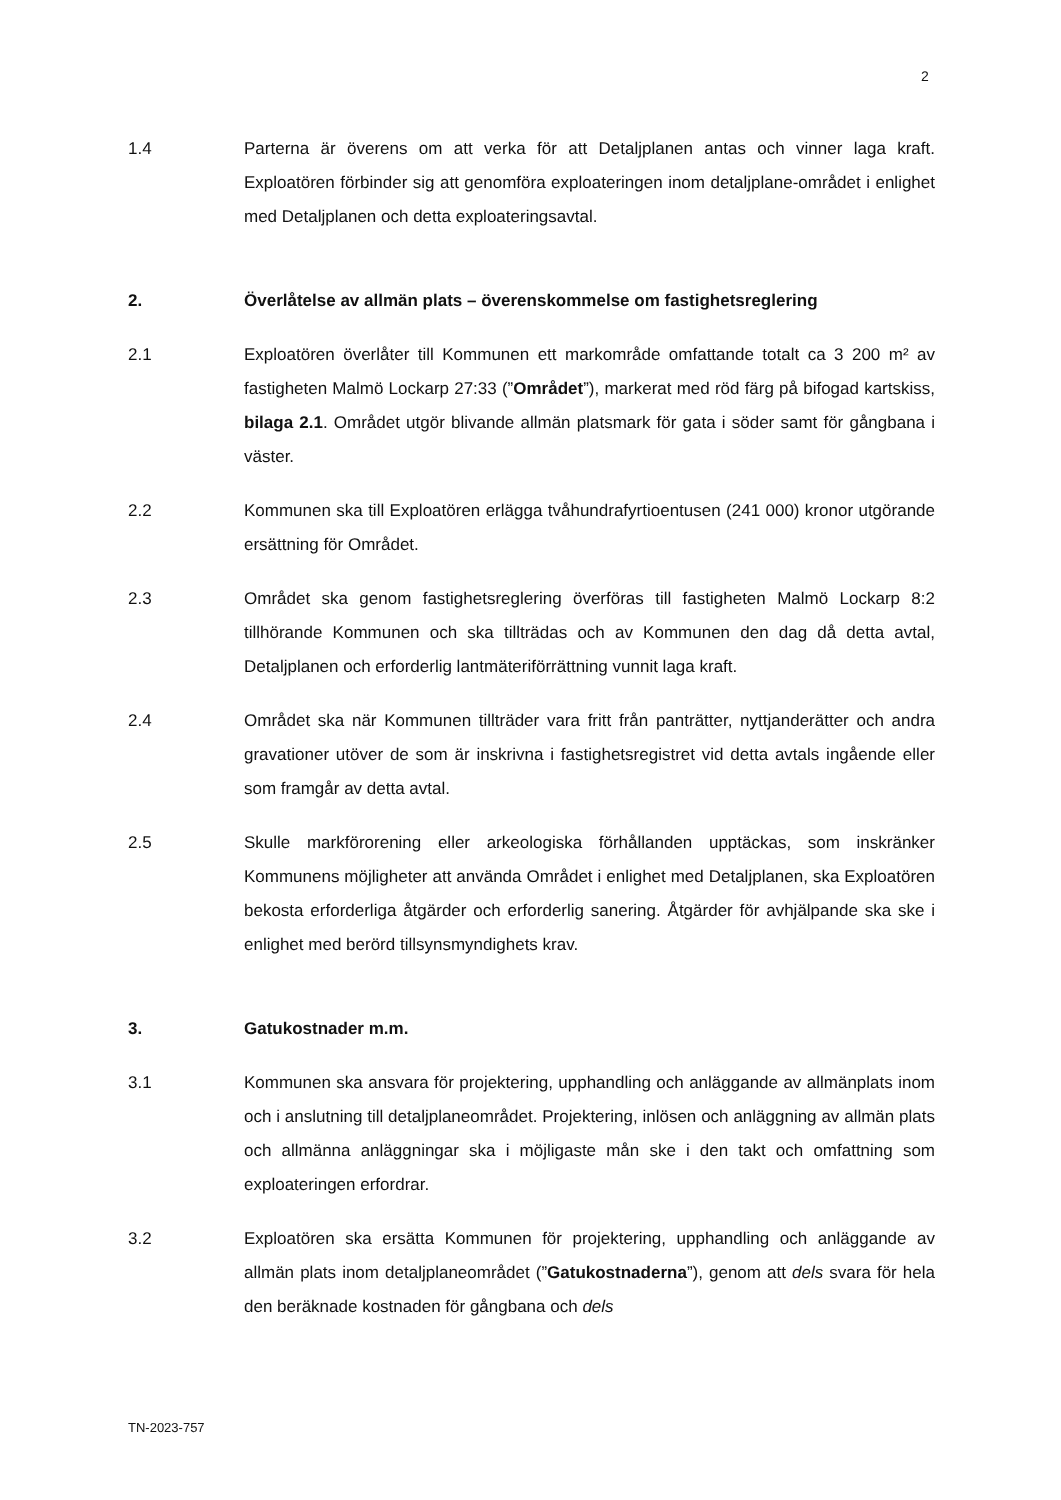2
1.4 Parterna är överens om att verka för att Detaljplanen antas och vinner laga kraft. Exploatören förbinder sig att genomföra exploateringen inom detaljplane-området i enlighet med Detaljplanen och detta exploateringsavtal.
2. Överlåtelse av allmän plats – överenskommelse om fastighetsreglering
2.1 Exploatören överlåter till Kommunen ett markområde omfattande totalt ca 3 200 m² av fastigheten Malmö Lockarp 27:33 (”Området”), markerat med röd färg på bifogad kartskiss, bilaga 2.1. Området utgör blivande allmän platsmark för gata i söder samt för gångbana i väster.
2.2 Kommunen ska till Exploatören erlägga tvåhundrafyrtioentusen (241 000) kronor utgörande ersättning för Området.
2.3 Området ska genom fastighetsreglering överföras till fastigheten Malmö Lockarp 8:2 tillhörande Kommunen och ska tillträdas och av Kommunen den dag då detta avtal, Detaljplanen och erforderlig lantmäteriförrättning vunnit laga kraft.
2.4 Området ska när Kommunen tillträder vara fritt från panträtter, nyttjanderätter och andra gravationer utöver de som är inskrivna i fastighetsregistret vid detta avtals ingående eller som framgår av detta avtal.
2.5 Skulle markförorening eller arkeologiska förhållanden upptäckas, som inskränker Kommunens möjligheter att använda Området i enlighet med Detaljplanen, ska Exploatören bekosta erforderliga åtgärder och erforderlig sanering. Åtgärder för avhjälpande ska ske i enlighet med berörd tillsynsmyndighets krav.
3. Gatukostnader m.m.
3.1 Kommunen ska ansvara för projektering, upphandling och anläggande av allmänplats inom och i anslutning till detaljplaneområdet. Projektering, inlösen och anläggning av allmän plats och allmänna anläggningar ska i möjligaste mån ske i den takt och omfattning som exploateringen erfordrar.
3.2 Exploatören ska ersätta Kommunen för projektering, upphandling och anläggande av allmän plats inom detaljplaneområdet (”Gatukostnaderna”), genom att dels svara för hela den beräknade kostnaden för gångbana och dels
TN-2023-757